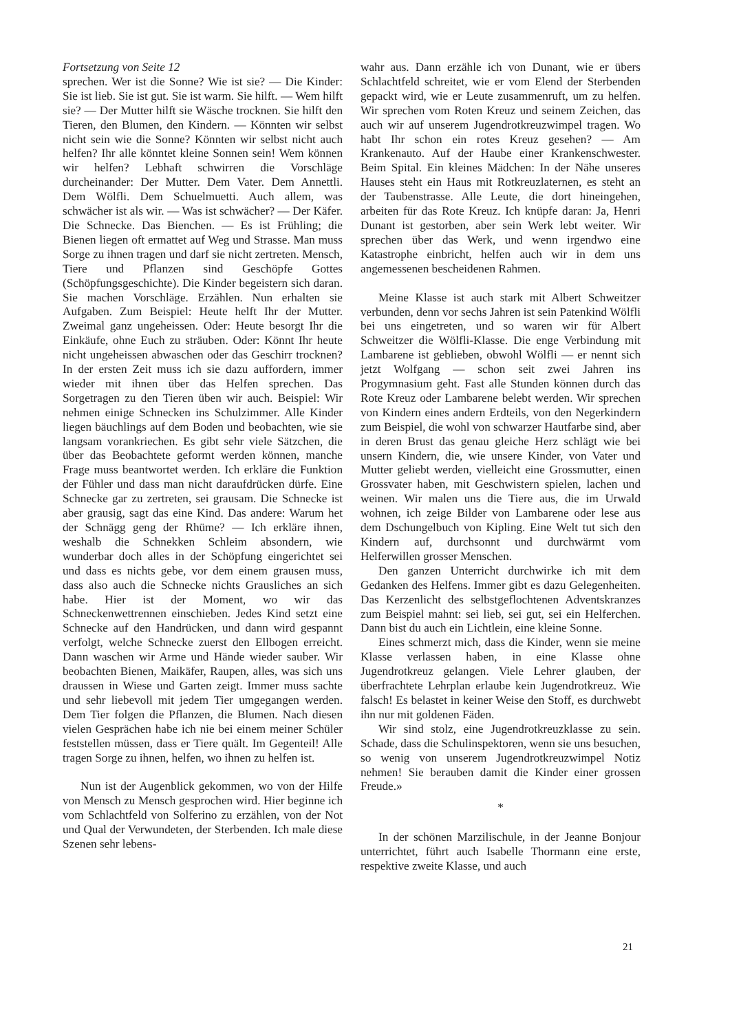Fortsetzung von Seite 12
sprechen. Wer ist die Sonne? Wie ist sie? — Die Kinder: Sie ist lieb. Sie ist gut. Sie ist warm. Sie hilft. — Wem hilft sie? — Der Mutter hilft sie Wäsche trocknen. Sie hilft den Tieren, den Blumen, den Kindern. — Könnten wir selbst nicht sein wie die Sonne? Könnten wir selbst nicht auch helfen? Ihr alle könntet kleine Sonnen sein! Wem können wir helfen? Lebhaft schwirren die Vorschläge durcheinander: Der Mutter. Dem Vater. Dem Annettli. Dem Wölfli. Dem Schuelmuetti. Auch allem, was schwächer ist als wir. — Was ist schwächer? — Der Käfer. Die Schnecke. Das Bienchen. — Es ist Frühling; die Bienen liegen oft ermattet auf Weg und Strasse. Man muss Sorge zu ihnen tragen und darf sie nicht zertreten. Mensch, Tiere und Pflanzen sind Geschöpfe Gottes (Schöpfungsgeschichte). Die Kinder begeistern sich daran. Sie machen Vorschläge. Erzählen. Nun erhalten sie Aufgaben. Zum Beispiel: Heute helft Ihr der Mutter. Zweimal ganz ungeheissen. Oder: Heute besorgt Ihr die Einkäufe, ohne Euch zu sträuben. Oder: Könnt Ihr heute nicht ungeheissen abwaschen oder das Geschirr trocknen? In der ersten Zeit muss ich sie dazu auffordern, immer wieder mit ihnen über das Helfen sprechen. Das Sorgetragen zu den Tieren üben wir auch. Beispiel: Wir nehmen einige Schnecken ins Schulzimmer. Alle Kinder liegen bäuchlings auf dem Boden und beobachten, wie sie langsam vorankriechen. Es gibt sehr viele Sätzchen, die über das Beobachtete geformt werden können, manche Frage muss beantwortet werden. Ich erkläre die Funktion der Fühler und dass man nicht daraufdrücken dürfe. Eine Schnecke gar zu zertreten, sei grausam. Die Schnecke ist aber grausig, sagt das eine Kind. Das andere: Warum het der Schnägg geng der Rhüme? — Ich erkläre ihnen, weshalb die Schnekken Schleim absondern, wie wunderbar doch alles in der Schöpfung eingerichtet sei und dass es nichts gebe, vor dem einem grausen muss, dass also auch die Schnecke nichts Grausliches an sich habe. Hier ist der Moment, wo wir das Schneckenwettrennen einschieben. Jedes Kind setzt eine Schnecke auf den Handrücken, und dann wird gespannt verfolgt, welche Schnecke zuerst den Ellbogen erreicht. Dann waschen wir Arme und Hände wieder sauber. Wir beobachten Bienen, Maikäfer, Raupen, alles, was sich uns draussen in Wiese und Garten zeigt. Immer muss sachte und sehr liebevoll mit jedem Tier umgegangen werden. Dem Tier folgen die Pflanzen, die Blumen. Nach diesen vielen Gesprächen habe ich nie bei einem meiner Schüler feststellen müssen, dass er Tiere quält. Im Gegenteil! Alle tragen Sorge zu ihnen, helfen, wo ihnen zu helfen ist.
Nun ist der Augenblick gekommen, wo von der Hilfe von Mensch zu Mensch gesprochen wird. Hier beginne ich vom Schlachtfeld von Solferino zu erzählen, von der Not und Qual der Verwundeten, der Sterbenden. Ich male diese Szenen sehr lebens-
wahr aus. Dann erzähle ich von Dunant, wie er übers Schlachtfeld schreitet, wie er vom Elend der Sterbenden gepackt wird, wie er Leute zusammenruft, um zu helfen. Wir sprechen vom Roten Kreuz und seinem Zeichen, das auch wir auf unserem Jugendrotkreuzwimpel tragen. Wo habt Ihr schon ein rotes Kreuz gesehen? — Am Krankenauto. Auf der Haube einer Krankenschwester. Beim Spital. Ein kleines Mädchen: In der Nähe unseres Hauses steht ein Haus mit Rotkreuzlaternen, es steht an der Taubenstrasse. Alle Leute, die dort hineingehen, arbeiten für das Rote Kreuz. Ich knüpfe daran: Ja, Henri Dunant ist gestorben, aber sein Werk lebt weiter. Wir sprechen über das Werk, und wenn irgendwo eine Katastrophe einbricht, helfen auch wir in dem uns angemessenen bescheidenen Rahmen.
Meine Klasse ist auch stark mit Albert Schweitzer verbunden, denn vor sechs Jahren ist sein Patenkind Wölfli bei uns eingetreten, und so waren wir für Albert Schweitzer die Wölfli-Klasse. Die enge Verbindung mit Lambarene ist geblieben, obwohl Wölfli — er nennt sich jetzt Wolfgang — schon seit zwei Jahren ins Progymnasium geht. Fast alle Stunden können durch das Rote Kreuz oder Lambarene belebt werden. Wir sprechen von Kindern eines andern Erdteils, von den Negerkindern zum Beispiel, die wohl von schwarzer Hautfarbe sind, aber in deren Brust das genau gleiche Herz schlägt wie bei unsern Kindern, die, wie unsere Kinder, von Vater und Mutter geliebt werden, vielleicht eine Grossmutter, einen Grossvater haben, mit Geschwistern spielen, lachen und weinen. Wir malen uns die Tiere aus, die im Urwald wohnen, ich zeige Bilder von Lambarene oder lese aus dem Dschungelbuch von Kipling. Eine Welt tut sich den Kindern auf, durchsonnt und durchwärmt vom Helferwillen grosser Menschen.
Den ganzen Unterricht durchwirke ich mit dem Gedanken des Helfens. Immer gibt es dazu Gelegenheiten. Das Kerzenlicht des selbstgeflochtenen Adventskranzes zum Beispiel mahnt: sei lieb, sei gut, sei ein Helferchen. Dann bist du auch ein Lichtlein, eine kleine Sonne.
Eines schmerzt mich, dass die Kinder, wenn sie meine Klasse verlassen haben, in eine Klasse ohne Jugendrotkreuz gelangen. Viele Lehrer glauben, der überfrachtete Lehrplan erlaube kein Jugendrotkreuz. Wie falsch! Es belastet in keiner Weise den Stoff, es durchwebt ihn nur mit goldenen Fäden.
Wir sind stolz, eine Jugendrotkreuzklasse zu sein. Schade, dass die Schulinspektoren, wenn sie uns besuchen, so wenig von unserem Jugendrotkreuzwimpel Notiz nehmen! Sie berauben damit die Kinder einer grossen Freude.»
*
In der schönen Marzilischule, in der Jeanne Bonjour unterrichtet, führt auch Isabelle Thormann eine erste, respektive zweite Klasse, und auch
21